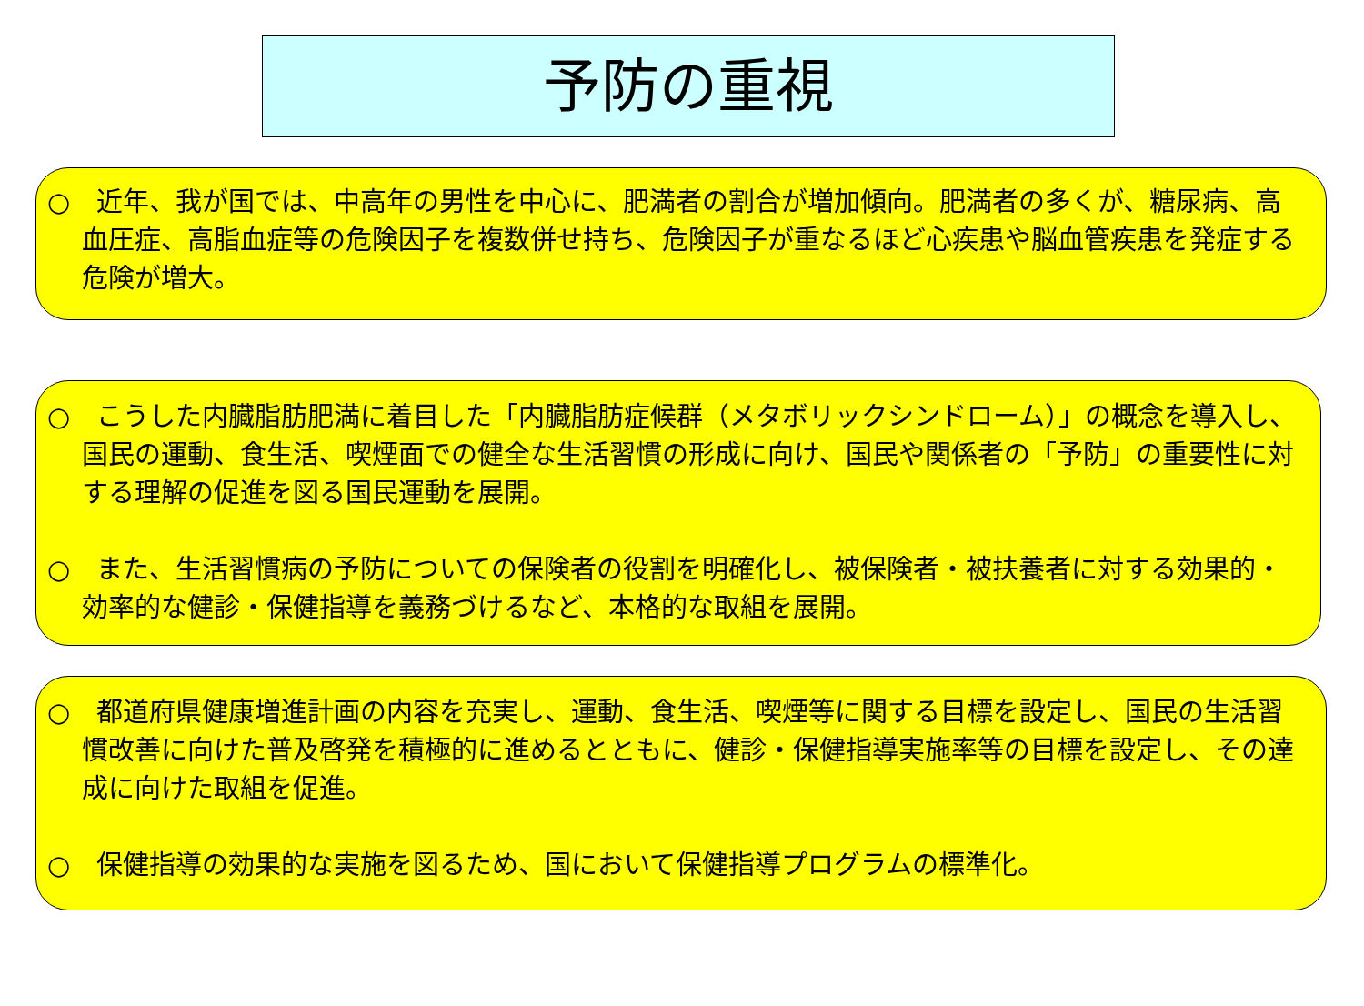予防の重視
○　近年、我が国では、中高年の男性を中心に、肥満者の割合が増加傾向。肥満者の多くが、糖尿病、高血圧症、高脂血症等の危険因子を複数併せ持ち、危険因子が重なるほど心疾患や脳血管疾患を発症する危険が増大。
○　こうした内臓脂肪肥満に着目した「内臓脂肪症候群（メタボリックシンドローム）」の概念を導入し、国民の運動、食生活、喫煙面での健全な生活習慣の形成に向け、国民や関係者の「予防」の重要性に対する理解の促進を図る国民運動を展開。
○　また、生活習慣病の予防についての保険者の役割を明確化し、被保険者・被扶養者に対する効果的・効率的な健診・保健指導を義務づけるなど、本格的な取組を展開。
○　都道府県健康増進計画の内容を充実し、運動、食生活、喫煙等に関する目標を設定し、国民の生活習慣改善に向けた普及啓発を積極的に進めるとともに、健診・保健指導実施率等の目標を設定し、その達成に向けた取組を促進。
○　保健指導の効果的な実施を図るため、国において保健指導プログラムの標準化。